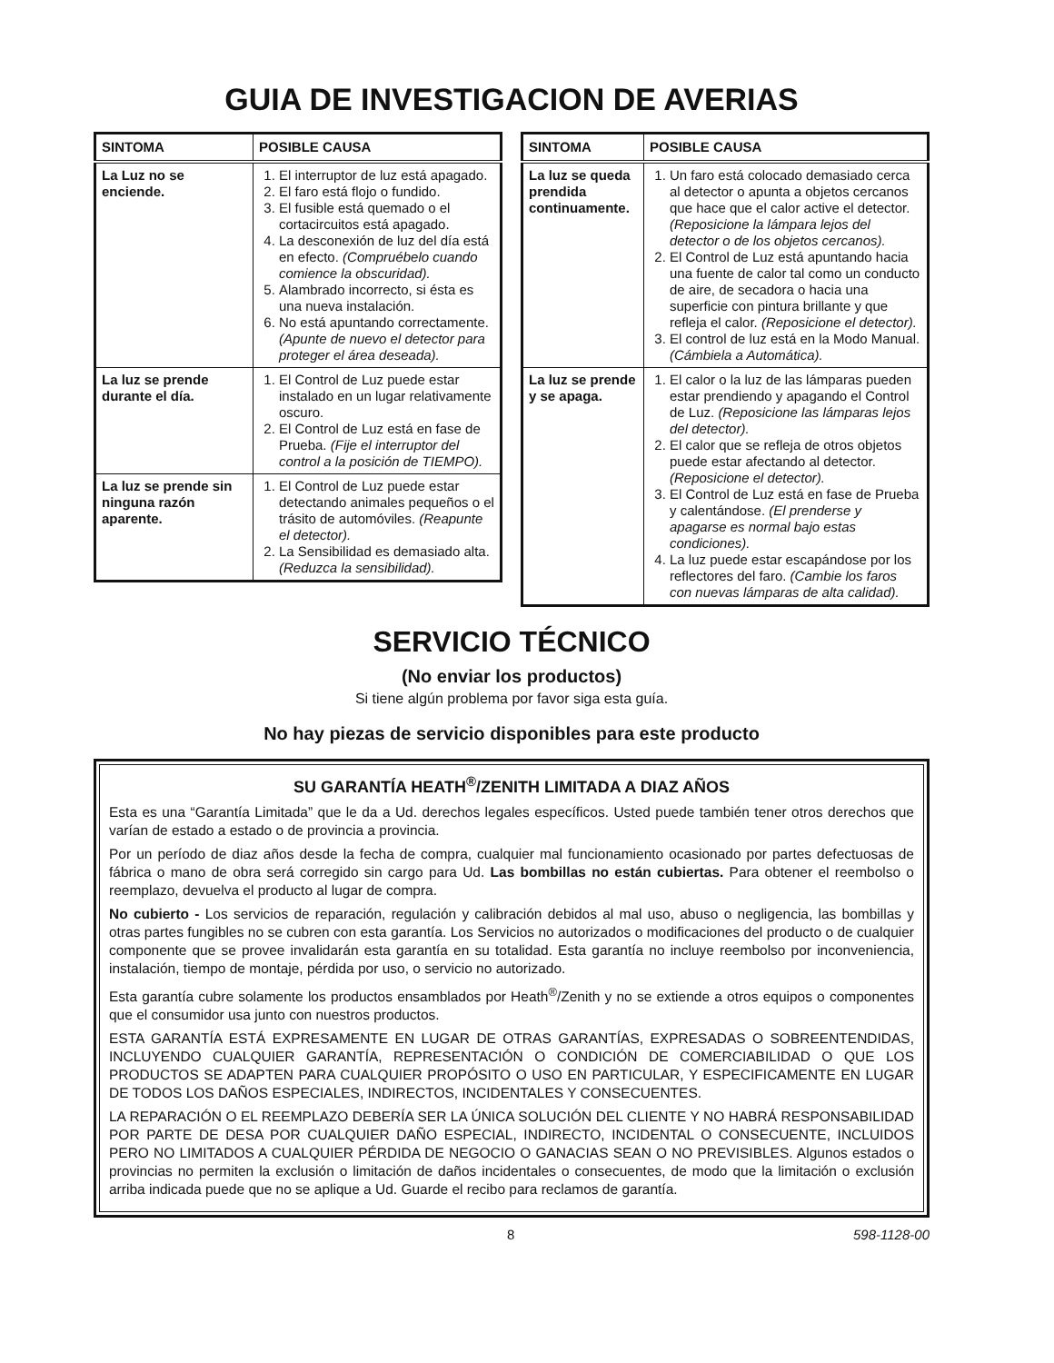GUIA DE INVESTIGACION DE AVERIAS
| SINTOMA | POSIBLE CAUSA |
| --- | --- |
| La Luz no se enciende. | 1. El interruptor de luz está apagado. 2. El faro está flojo o fundido. 3. El fusible está quemado o el cortacircuitos está apagado. 4. La desconexión de luz del día está en efecto. (Compruébelo cuando comience la obscuridad). 5. Alambrado incorrecto, si ésta es una nueva instalación. 6. No está apuntando correctamente. (Apunte de nuevo el detector para proteger el área deseada). |
| La luz se prende durante el día. | 1. El Control de Luz puede estar instalado en un lugar relativamente oscuro. 2. El Control de Luz está en fase de Prueba. (Fije el interruptor del control a la posición de TIEMPO). |
| La luz se prende sin ninguna razón aparente. | 1. El Control de Luz puede estar detectando animales pequeños o el trásito de automóviles. (Reapunte el detector). 2. La Sensibilidad es demasiado alta. (Reduzca la sensibilidad). |
| SINTOMA | POSIBLE CAUSA |
| --- | --- |
| La luz se queda prendida continuamente. | 1. Un faro está colocado demasiado cerca al detector o apunta a objetos cercanos que hace que el calor active el detector. (Reposicione la lámpara lejos del detector o de los objetos cercanos). 2. El Control de Luz está apuntando hacia una fuente de calor tal como un conducto de aire, de secadora o hacia una superficie con pintura brillante y que refleja el calor. (Reposicione el detector). 3. El control de luz está en la Modo Manual. (Cámbiela a Automática). |
| La luz se prende y se apaga. | 1. El calor o la luz de las lámparas pueden estar prendiendo y apagando el Control de Luz. (Reposicione las lámparas lejos del detector). 2. El calor que se refleja de otros objetos puede estar afectando al detector. (Reposicione el detector). 3. El Control de Luz está en fase de Prueba y calentándose. (El prenderse y apagarse es normal bajo estas condiciones). 4. La luz puede estar escapándose por los reflectores del faro. (Cambie los faros con nuevas lámparas de alta calidad). |
SERVICIO TÉCNICO
(No enviar los productos)
Si tiene algún problema por favor siga esta guía.
No hay piezas de servicio disponibles para este producto
SU GARANTÍA HEATH<sup>®</sup>/ZENITH LIMITADA A DIAZ AÑOS
Esta es una “Garantía Limitada” que le da a Ud. derechos legales específicos. Usted puede también tener otros derechos que varían de estado a estado o de provincia a provincia.
Por un período de diaz años desde la fecha de compra, cualquier mal funcionamiento ocasionado por partes defectuosas de fábrica o mano de obra será corregido sin cargo para Ud. Las bombillas no están cubiertas. Para obtener el reembolso o reemplazo, devuelva el producto al lugar de compra.
No cubierto - Los servicios de reparación, regulación y calibración debidos al mal uso, abuso o negligencia, las bombillas y otras partes fungibles no se cubren con esta garantía. Los Servicios no autorizados o modificaciones del producto o de cualquier componente que se provee invalidarán esta garantía en su totalidad. Esta garantía no incluye reembolso por inconveniencia, instalación, tiempo de montaje, pérdida por uso, o servicio no autorizado.
Esta garantía cubre solamente los productos ensamblados por Heath<sup>®</sup>/Zenith y no se extiende a otros equipos o componentes que el consumidor usa junto con nuestros productos.
ESTA GARANTÍA ESTÁ EXPRESAMENTE EN LUGAR DE OTRAS GARANTÍAS, EXPRESADAS O SOBREENTENDIDAS, INCLUYENDO CUALQUIER GARANTÍA, REPRESENTACIÓN O CONDICIÓN DE COMERCIABILIDAD O QUE LOS PRODUCTOS SE ADAPTEN PARA CUALQUIER PROPÓSITO O USO EN PARTICULAR, Y ESPECIFICAMENTE EN LUGAR DE TODOS LOS DAÑOS ESPECIALES, INDIRECTOS, INCIDENTALES Y CONSECUENTES.
LA REPARACIÓN O EL REEMPLAZO DEBERÍA SER LA ÚNICA SOLUCIÓN DEL CLIENTE Y NO HABRÁ RESPONSABILIDAD POR PARTE DE DESA POR CUALQUIER DAÑO ESPECIAL, INDIRECTO, INCIDENTAL O CONSECUENTE, INCLUIDOS PERO NO LIMITADOS A CUALQUIER PÉRDIDA DE NEGOCIO O GANACIAS SEAN O NO PREVISIBLES. Algunos estados o provincias no permiten la exclusión o limitación de daños incidentales o consecuentes, de modo que la limitación o exclusión arriba indicada puede que no se aplique a Ud. Guarde el recibo para reclamos de garantía.
8 598-1128-00